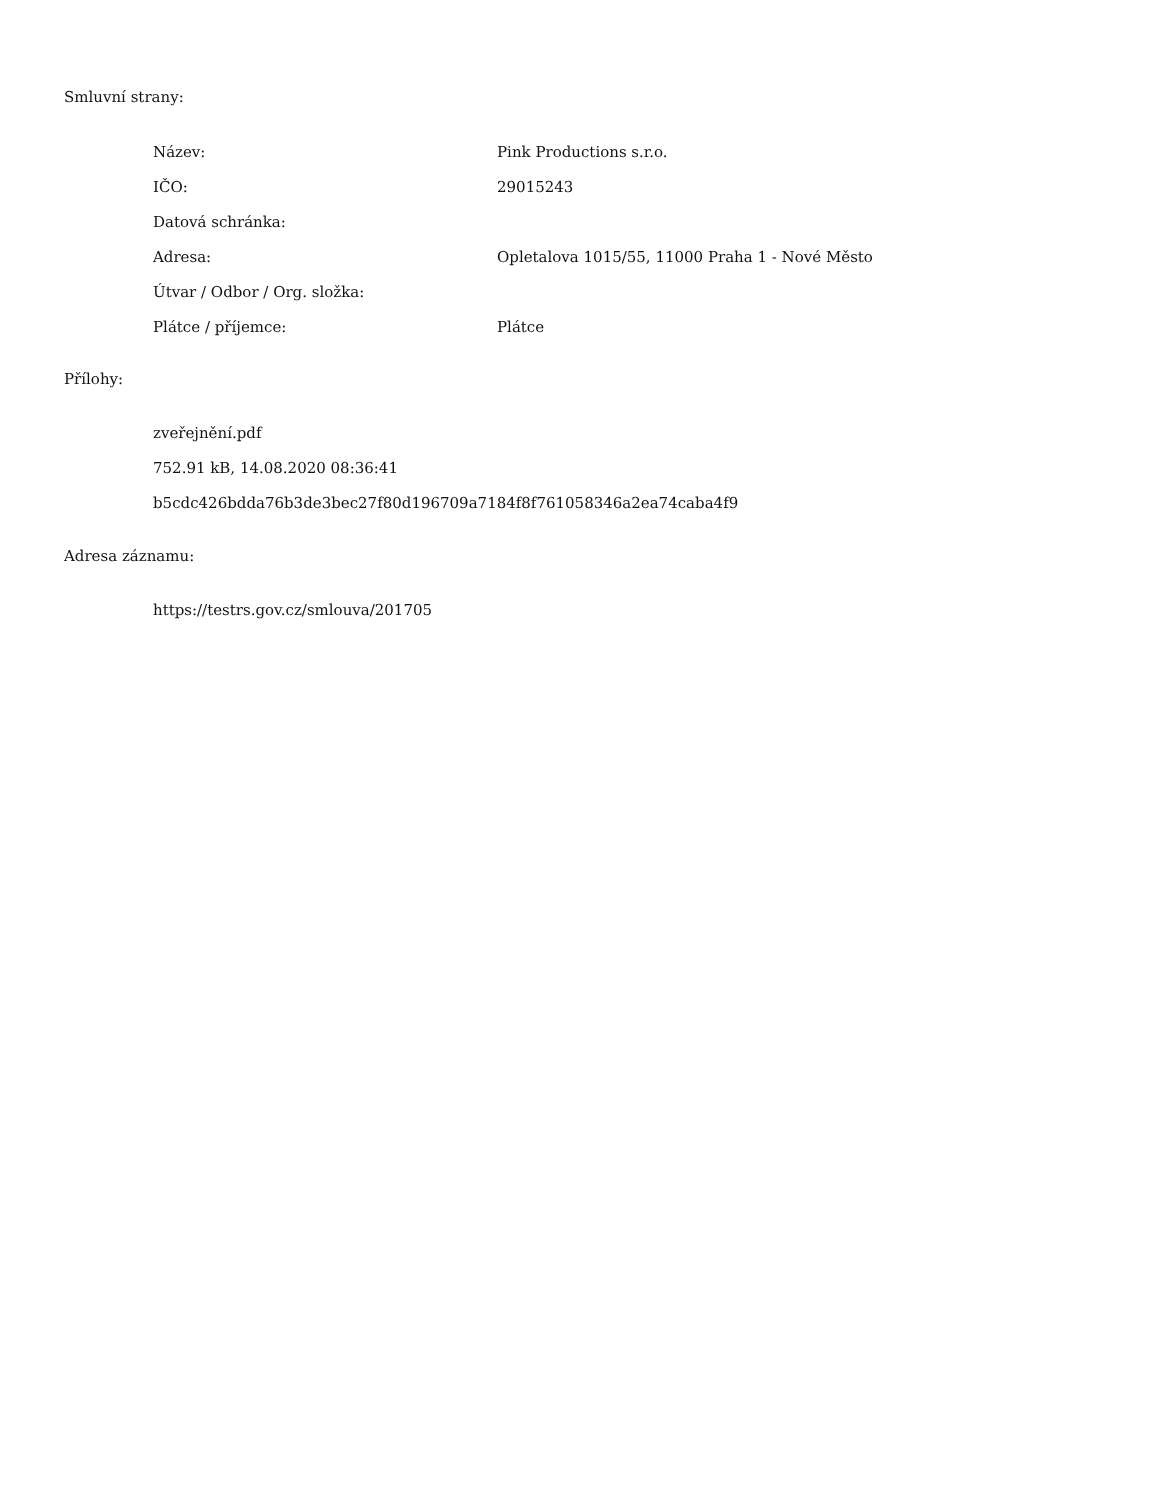Smluvní strany:
| Název: | Pink Productions s.r.o. |
| IČO: | 29015243 |
| Datová schránka: | |
| Adresa: | Opletalova 1015/55, 11000 Praha 1 - Nové Město |
| Útvar / Odbor / Org. složka: | |
| Plátce / příjemce: | Plátce |
Přílohy:
zveřejnění.pdf
752.91 kB, 14.08.2020 08:36:41
b5cdc426bdda76b3de3bec27f80d196709a7184f8f761058346a2ea74caba4f9
Adresa záznamu:
https://testrs.gov.cz/smlouva/201705